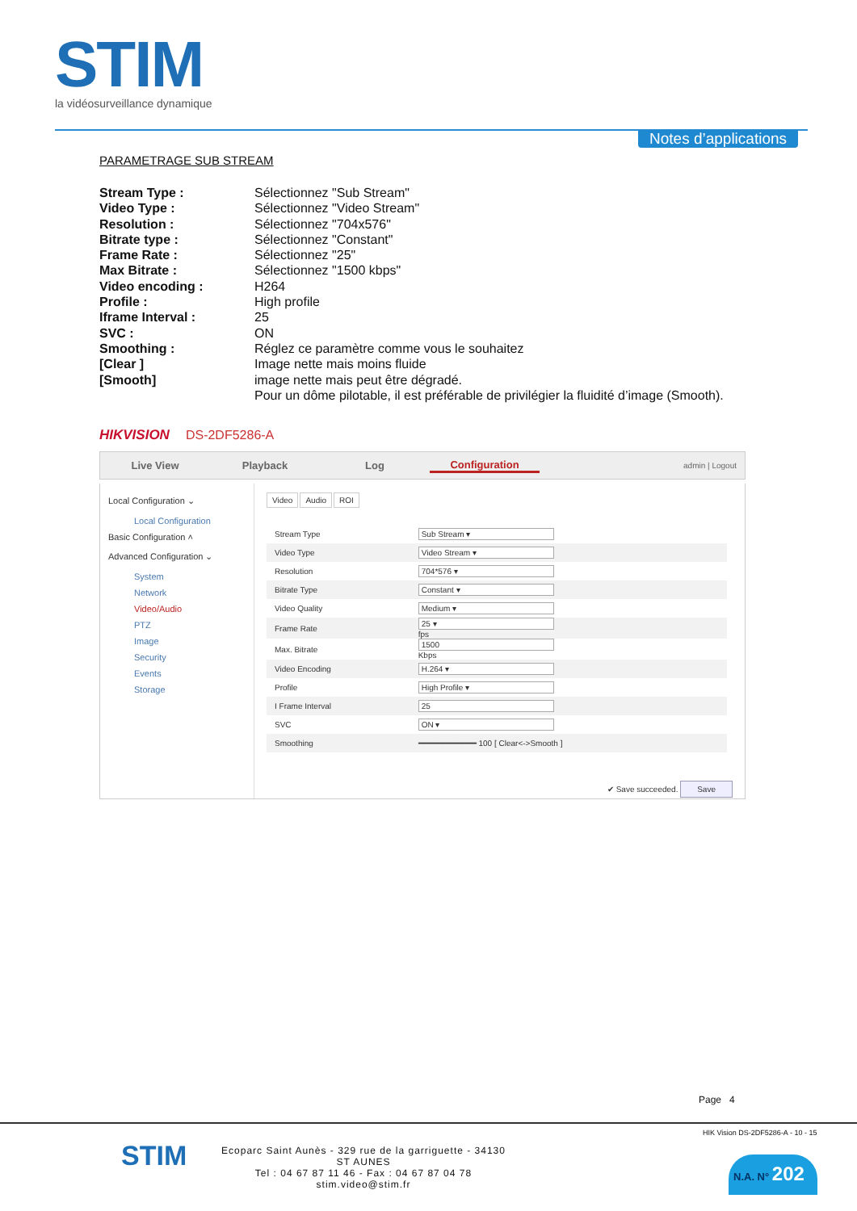STIM
la vidéosurveillance dynamique
Notes d’applications
PARAMETRAGE SUB STREAM
| Stream Type : | Sélectionnez "Sub Stream" |
| Video Type : | Sélectionnez "Video Stream" |
| Resolution : | Sélectionnez "704x576" |
| Bitrate type : | Sélectionnez "Constant" |
| Frame Rate : | Sélectionnez "25" |
| Max Bitrate : | Sélectionnez "1500 kbps" |
| Video encoding : | H264 |
| Profile : | High profile |
| Iframe Interval : | 25 |
| SVC : | ON |
| Smoothing : | Réglez ce paramètre comme vous le souhaitez |
| [Clear ] | Image nette mais moins fluide |
| [Smooth] | image nette mais peut être dégradé. |
| | Pour un dôme pilotable, il est préférable de privilégier la fluidité d’image (Smooth). |
HIKVISION DS-2DF5286-A
Live View Playback Log Configuration
admin | Logout
Local Configuration ⌄
Local Configuration
Basic Configuration ˄
Advanced Configuration ⌄
System
Network
Video/Audio
PTZ
Image
Security
Events
Storage
Video Audio ROI
| Stream Type | Sub Stream ▾ |
| Video Type | Video Stream ▾ |
| Resolution | 704*576 ▾ |
| Bitrate Type | Constant ▾ |
| Video Quality | Medium ▾ |
| Frame Rate | 25 ▾ fps |
| Max. Bitrate | 1500 Kbps |
| Video Encoding | H.264 ▾ |
| Profile | High Profile ▾ |
| I Frame Interval | 25 |
| SVC | ON ▾ |
| Smoothing | ━━━━━━━━━━━━ 100 [ Clear<->Smooth ] |
✔ Save succeeded. Save
Page 4
STIM
Ecoparc Saint Aunès - 329 rue de la garriguette - 34130 ST AUNES
Tel : 04 67 87 11 46 - Fax : 04 67 87 04 78
stim.video@stim.fr
HIK Vision DS-2DF5286-A - 10 - 15
N.A. N° 202